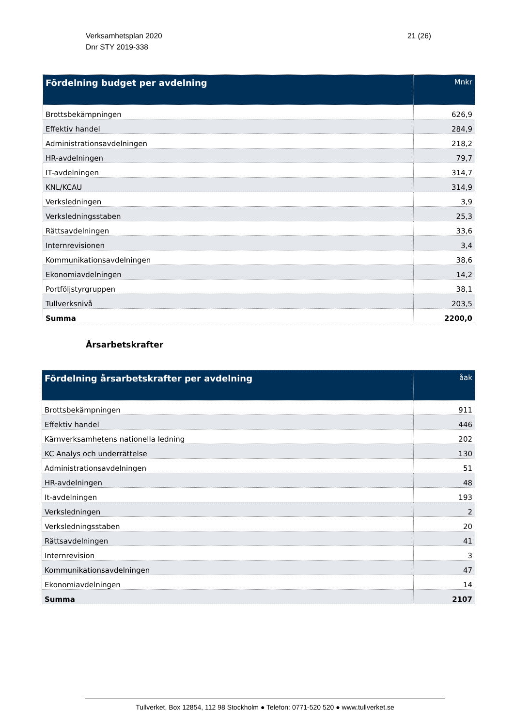21 (26) Verksamhetsplan 2020
Dnr STY 2019-338
| Fördelning budget per avdelning | Mnkr |
| --- | --- |
| Brottsbekämpningen | 626,9 |
| Effektiv handel | 284,9 |
| Administrationsavdelningen | 218,2 |
| HR-avdelningen | 79,7 |
| IT-avdelningen | 314,7 |
| KNL/KCAU | 314,9 |
| Verksledningen | 3,9 |
| Verksledningsstaben | 25,3 |
| Rättsavdelningen | 33,6 |
| Internrevisionen | 3,4 |
| Kommunikationsavdelningen | 38,6 |
| Ekonomiavdelningen | 14,2 |
| Portföljstyrgruppen | 38,1 |
| Tullverksnivå | 203,5 |
| Summa | 2200,0 |
Årsarbetskrafter
| Fördelning årsarbetskrafter per avdelning | åak |
| --- | --- |
| Brottsbekämpningen | 911 |
| Effektiv handel | 446 |
| Kärnverksamhetens nationella ledning | 202 |
| KC Analys och underrättelse | 130 |
| Administrationsavdelningen | 51 |
| HR-avdelningen | 48 |
| It-avdelningen | 193 |
| Verksledningen | 2 |
| Verksledningsstaben | 20 |
| Rättsavdelningen | 41 |
| Internrevision | 3 |
| Kommunikationsavdelningen | 47 |
| Ekonomiavdelningen | 14 |
| Summa | 2107 |
Tullverket, Box 12854, 112 98 Stockholm ● Telefon: 0771-520 520 ● www.tullverket.se